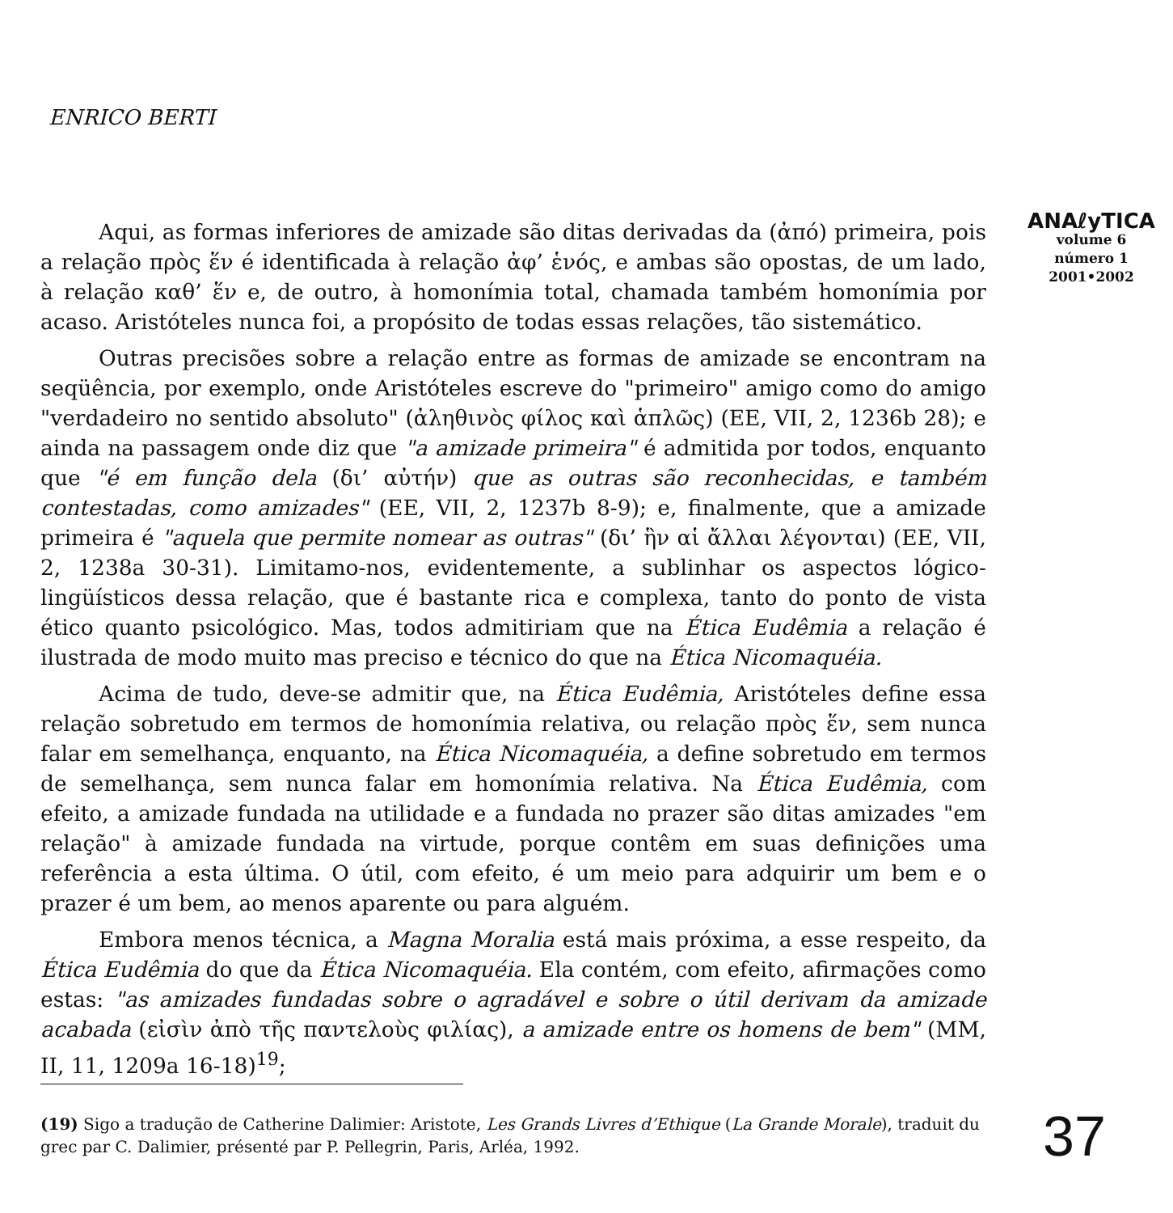ENRICO BERTI
ANAℓyTICA
volume 6
número 1
2001•2002
Aqui, as formas inferiores de amizade são ditas derivadas da (ἀπό) primeira, pois a relação πρὸς ἕν é identificada à relação ἀφ’ ἑνός, e ambas são opostas, de um lado, à relação καθ’ ἕν e, de outro, à homonímia total, chamada também homonímia por acaso. Aristóteles nunca foi, a propósito de todas essas relações, tão sistemático.
Outras precisões sobre a relação entre as formas de amizade se encontram na seqüência, por exemplo, onde Aristóteles escreve do "primeiro" amigo como do amigo "verdadeiro no sentido absoluto" (ἀληθινὸς φίλος καὶ ἁπλῶς) (EE, VII, 2, 1236b 28); e ainda na passagem onde diz que "a amizade primeira" é admitida por todos, enquanto que "é em função dela (δι’ αὐτήν) que as outras são reconhecidas, e também contestadas, como amizades" (EE, VII, 2, 1237b 8-9); e, finalmente, que a amizade primeira é "aquela que permite nomear as outras" (δι’ ἣν αἱ ἄλλαι λέγονται) (EE, VII, 2, 1238a 30-31). Limitamo-nos, evidentemente, a sublinhar os aspectos lógico-lingüísticos dessa relação, que é bastante rica e complexa, tanto do ponto de vista ético quanto psicológico. Mas, todos admitiriam que na Ética Eudêmia a relação é ilustrada de modo muito mas preciso e técnico do que na Ética Nicomaquéia.
Acima de tudo, deve-se admitir que, na Ética Eudêmia, Aristóteles define essa relação sobretudo em termos de homonímia relativa, ou relação πρὸς ἕν, sem nunca falar em semelhança, enquanto, na Ética Nicomaquéia, a define sobretudo em termos de semelhança, sem nunca falar em homonímia relativa. Na Ética Eudêmia, com efeito, a amizade fundada na utilidade e a fundada no prazer são ditas amizades "em relação" à amizade fundada na virtude, porque contêm em suas definições uma referência a esta última. O útil, com efeito, é um meio para adquirir um bem e o prazer é um bem, ao menos aparente ou para alguém.
Embora menos técnica, a Magna Moralia está mais próxima, a esse respeito, da Ética Eudêmia do que da Ética Nicomaquéia. Ela contém, com efeito, afirmações como estas: "as amizades fundadas sobre o agradável e sobre o útil derivam da amizade acabada (εἰσὶν ἀπὸ τῆς παντελοὺς φιλίας), a amizade entre os homens de bem" (MM, II, 11, 1209a 16-18)<sup>19</sup>;
(19) Sigo a tradução de Catherine Dalimier: Aristote, Les Grands Livres d’Ethique (La Grande Morale), traduit du grec par C. Dalimier, présenté par P. Pellegrin, Paris, Arléa, 1992.
37